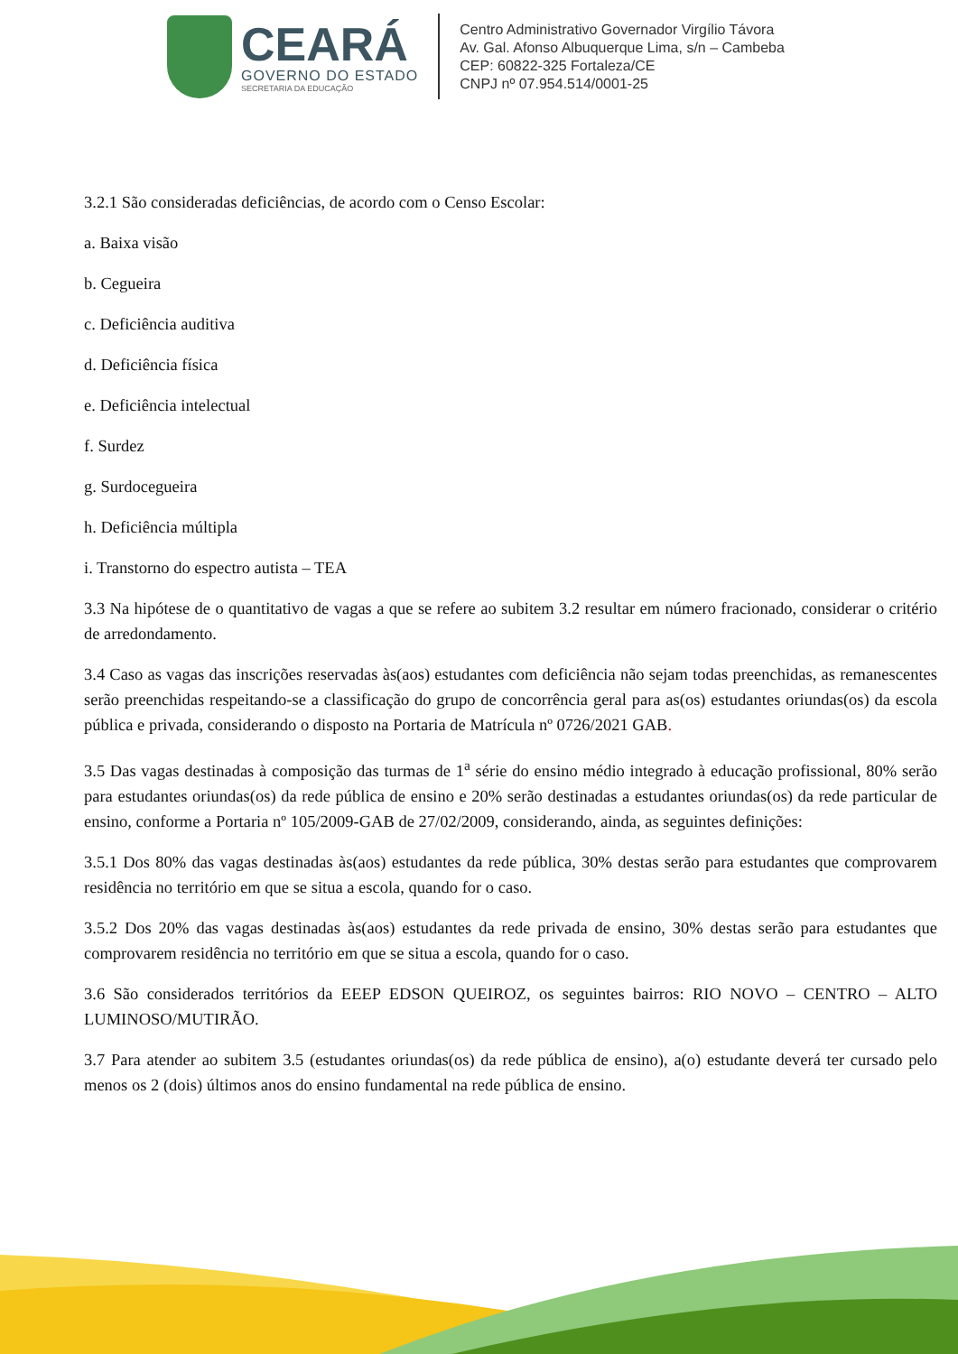CEARÁ
GOVERNO DO ESTADO
SECRETARIA DA EDUCAÇÃO
Centro Administrativo Governador Virgílio Távora
Av. Gal. Afonso Albuquerque Lima, s/n – Cambeba
CEP: 60822-325 Fortaleza/CE
CNPJ nº 07.954.514/0001-25
3.2.1 São consideradas deficiências, de acordo com o Censo Escolar:
a. Baixa visão
b. Cegueira
c. Deficiência auditiva
d. Deficiência física
e. Deficiência intelectual
f. Surdez
g. Surdocegueira
h. Deficiência múltipla
i. Transtorno do espectro autista – TEA
3.3 Na hipótese de o quantitativo de vagas a que se refere ao subitem 3.2 resultar em número fracionado, considerar o critério de arredondamento.
3.4 Caso as vagas das inscrições reservadas às(aos) estudantes com deficiência não sejam todas preenchidas, as remanescentes serão preenchidas respeitando-se a classificação do grupo de concorrência geral para as(os) estudantes oriundas(os) da escola pública e privada, considerando o disposto na Portaria de Matrícula nº 0726/2021 GAB.
3.5 Das vagas destinadas à composição das turmas de 1<sup>a</sup> série do ensino médio integrado à educação profissional, 80% serão para estudantes oriundas(os) da rede pública de ensino e 20% serão destinadas a estudantes oriundas(os) da rede particular de ensino, conforme a Portaria nº 105/2009-GAB de 27/02/2009, considerando, ainda, as seguintes definições:
3.5.1 Dos 80% das vagas destinadas às(aos) estudantes da rede pública, 30% destas serão para estudantes que comprovarem residência no território em que se situa a escola, quando for o caso.
3.5.2 Dos 20% das vagas destinadas às(aos) estudantes da rede privada de ensino, 30% destas serão para estudantes que comprovarem residência no território em que se situa a escola, quando for o caso.
3.6 São considerados territórios da EEEP EDSON QUEIROZ, os seguintes bairros: RIO NOVO – CENTRO – ALTO LUMINOSO/MUTIRÃO.
3.7 Para atender ao subitem 3.5 (estudantes oriundas(os) da rede pública de ensino), a(o) estudante deverá ter cursado pelo menos os 2 (dois) últimos anos do ensino fundamental na rede pública de ensino.